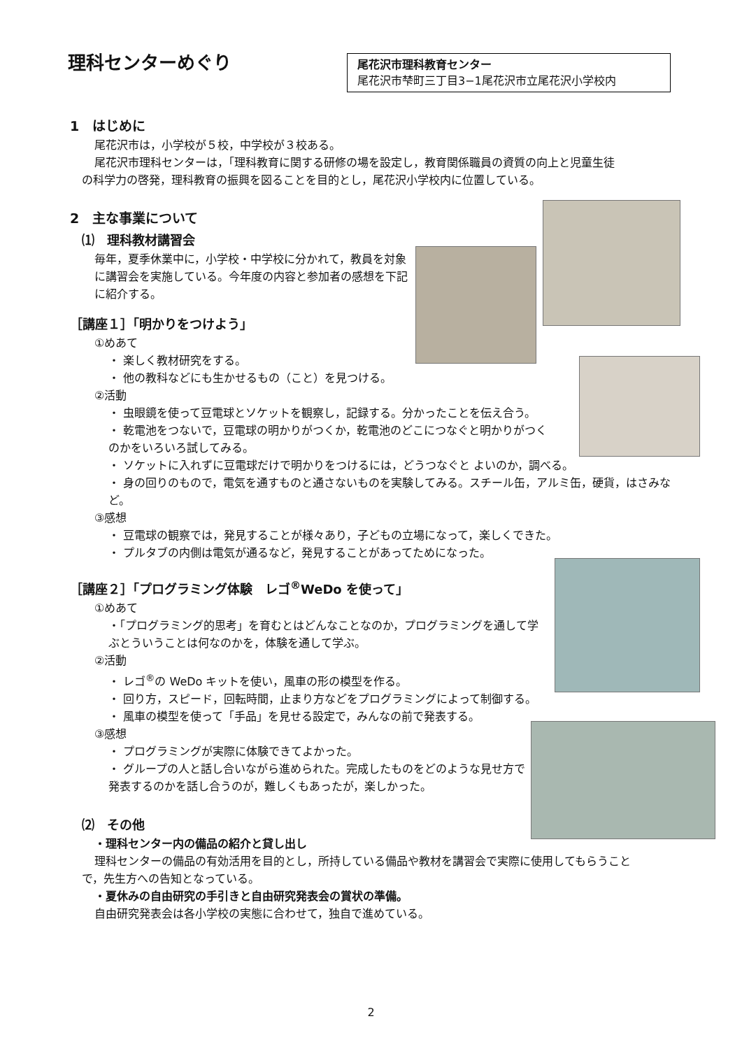理科センターめぐり
尾花沢市理科教育センター
尾花沢市梺町三丁目3−1尾花沢市立尾花沢小学校内
1　はじめに
尾花沢市は，小学校が５校，中学校が３校ある。
尾花沢市理科センターは，「理科教育に関する研修の場を設定し，教育関係職員の資質の向上と児童生徒
の科学力の啓発，理科教育の振興を図ることを目的とし，尾花沢小学校内に位置している。
2　主な事業について
⑴　理科教材講習会
毎年，夏季休業中に，小学校・中学校に分かれて，教員を対象に講習会を実施している。今年度の内容と参加者の感想を下記に紹介する。
［講座１］「明かりをつけよう」
①めあて
・ 楽しく教材研究をする。
・ 他の教科などにも生かせるもの（こと）を見つける。
②活動
・ 虫眼鏡を使って豆電球とソケットを観察し，記録する。分かったことを伝え合う。
・ 乾電池をつないで，豆電球の明かりがつくか，乾電池のどこにつなぐと明かりがつくのかをいろいろ試してみる。
・ ソケットに入れずに豆電球だけで明かりをつけるには，どうつなぐと よいのか，調べる。
・ 身の回りのもので，電気を通すものと通さないものを実験してみる。スチール缶，アルミ缶，硬貨，はさみなど。
③感想
・ 豆電球の観察では，発見することが様々あり，子どもの立場になって，楽しくできた。
・ プルタブの内側は電気が通るなど，発見することがあってためになった。
［講座２］「プログラミング体験　レゴ<sup>®</sup>WeDo を使って」
①めあて
・「プログラミング的思考」を育むとはどんなことなのか，プログラミングを通して学ぶとういうことは何なのかを，体験を通して学ぶ。
②活動
・ レゴ<sup>®</sup>の WeDo キットを使い，風車の形の模型を作る。
・ 回り方，スピード，回転時間，止まり方などをプログラミングによって制御する。
・ 風車の模型を使って「手品」を見せる設定で，みんなの前で発表する。
③感想
・ プログラミングが実際に体験できてよかった。
・ グループの人と話し合いながら進められた。完成したものをどのような見せ方で発表するのかを話し合うのが，難しくもあったが，楽しかった。
⑵　その他
・理科センター内の備品の紹介と貸し出し
理科センターの備品の有効活用を目的とし，所持している備品や教材を講習会で実際に使用してもらうこと
で，先生方への告知となっている。
・夏休みの自由研究の手引きと自由研究発表会の賞状の準備。
自由研究発表会は各小学校の実態に合わせて，独自で進めている。
2